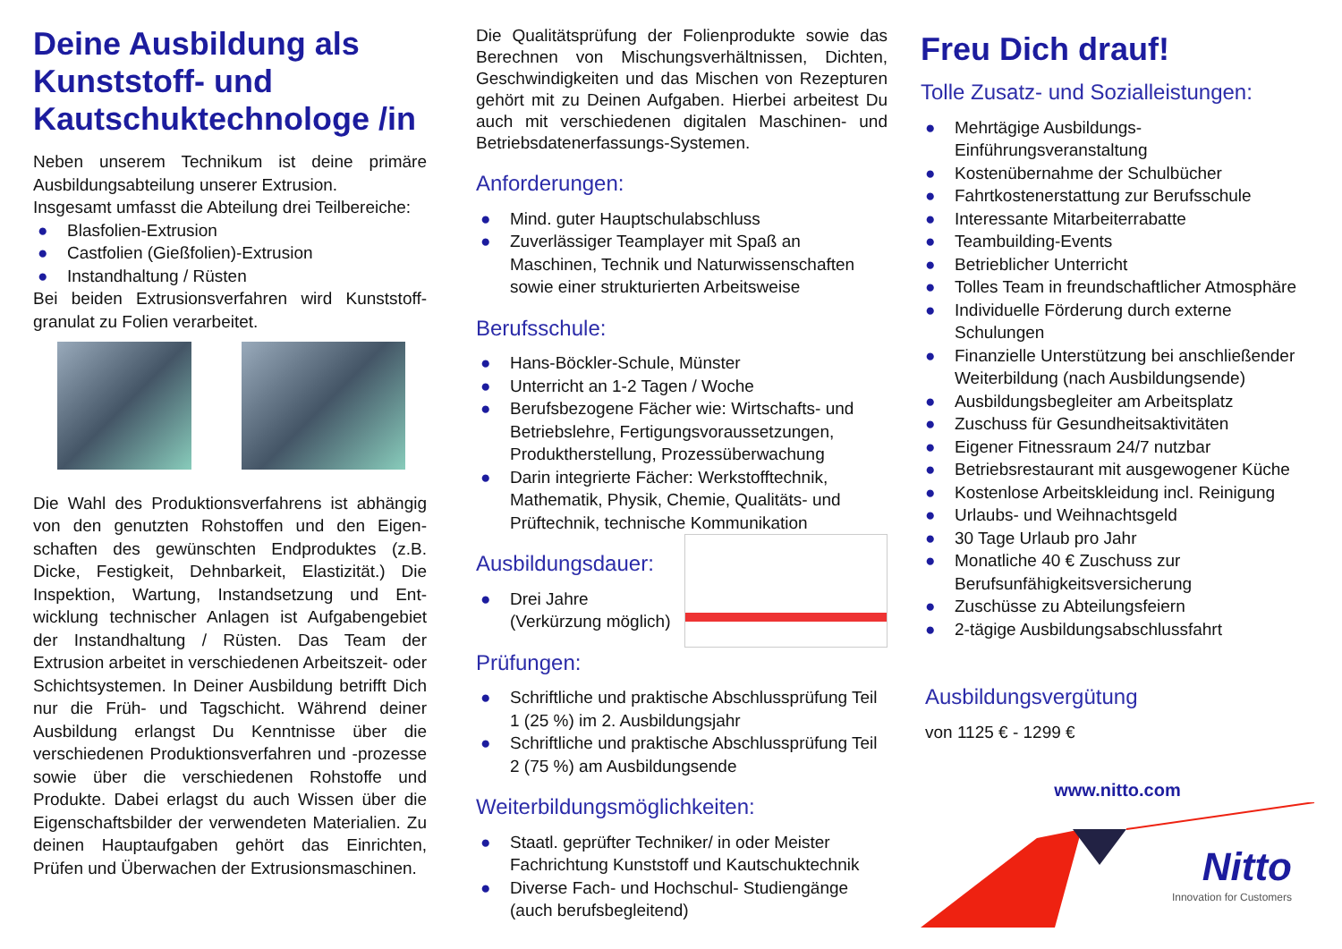Deine Ausbildung als Kunststoff- und Kautschuktechnologe /in
Neben unserem Technikum ist deine primäre Ausbildungsabteilung unserer Extrusion.
Insgesamt umfasst die Abteilung drei Teilbereiche:
● Blasfolien-Extrusion
● Castfolien (Gießfolien)-Extrusion
● Instandhaltung / Rüsten
Bei beiden Extrusionsverfahren wird Kunststoff-granulat zu Folien verarbeitet.
Die Wahl des Produktionsverfahrens ist abhängig von den genutzten Rohstoffen und den Eigen-schaften des gewünschten Endproduktes (z.B. Dicke, Festigkeit, Dehnbarkeit, Elastizität.) Die Inspektion, Wartung, Instandsetzung und Ent-wicklung technischer Anlagen ist Aufgabengebiet der Instandhaltung / Rüsten. Das Team der Extrusion arbeitet in verschiedenen Arbeitszeit- oder Schichtsystemen. In Deiner Ausbildung betrifft Dich nur die Früh- und Tagschicht. Während deiner Ausbildung erlangst Du Kenntnisse über die verschiedenen Produktionsverfahren und -prozesse sowie über die verschiedenen Rohstoffe und Produkte. Dabei erlagst du auch Wissen über die Eigenschaftsbilder der verwendeten Materialien. Zu deinen Hauptaufgaben gehört das Einrichten, Prüfen und Überwachen der Extrusionsmaschinen.
Die Qualitätsprüfung der Folienprodukte sowie das Berechnen von Mischungsverhältnissen, Dichten, Geschwindigkeiten und das Mischen von Rezepturen gehört mit zu Deinen Aufgaben. Hierbei arbeitest Du auch mit verschiedenen digitalen Maschinen- und Betriebsdatenerfassungs-Systemen.
Anforderungen:
● Mind. guter Hauptschulabschluss
● Zuverlässiger Teamplayer mit Spaß an Maschinen, Technik und Naturwissenschaften sowie einer strukturierten Arbeitsweise
Berufsschule:
● Hans-Böckler-Schule, Münster
● Unterricht an 1-2 Tagen / Woche
● Berufsbezogene Fächer wie: Wirtschafts- und Betriebslehre, Fertigungsvoraussetzungen, Produktherstellung, Prozessüberwachung
● Darin integrierte Fächer: Werkstofftechnik, Mathematik, Physik, Chemie, Qualitäts- und Prüftechnik, technische Kommunikation
Ausbildungsdauer:
● Drei Jahre
(Verkürzung möglich)
Prüfungen:
● Schriftliche und praktische Abschlussprüfung Teil 1 (25 %) im 2. Ausbildungsjahr
● Schriftliche und praktische Abschlussprüfung Teil 2 (75 %) am Ausbildungsende
Weiterbildungsmöglichkeiten:
● Staatl. geprüfter Techniker/ in oder Meister Fachrichtung Kunststoff und Kautschuktechnik
● Diverse Fach- und Hochschul- Studiengänge (auch berufsbegleitend)
Freu Dich drauf!
Tolle Zusatz- und Sozialleistungen:
● Mehrtägige Ausbildungs-
Einführungsveranstaltung
● Kostenübernahme der Schulbücher
● Fahrtkostenerstattung zur Berufsschule
● Interessante Mitarbeiterrabatte
● Teambuilding-Events
● Betrieblicher Unterricht
● Tolles Team in freundschaftlicher Atmosphäre
● Individuelle Förderung durch externe Schulungen
● Finanzielle Unterstützung bei anschließender Weiterbildung (nach Ausbildungsende)
● Ausbildungsbegleiter am Arbeitsplatz
● Zuschuss für Gesundheitsaktivitäten
● Eigener Fitnessraum 24/7 nutzbar
● Betriebsrestaurant mit ausgewogener Küche
● Kostenlose Arbeitskleidung incl. Reinigung
● Urlaubs- und Weihnachtsgeld
● 30 Tage Urlaub pro Jahr
● Monatliche 40 € Zuschuss zur Berufsunfähigkeitsversicherung
● Zuschüsse zu Abteilungsfeiern
● 2-tägige Ausbildungsabschlussfahrt
Ausbildungsvergütung
von 1125 € - 1299 €
www.nitto.com
Nitto
Innovation for Customers